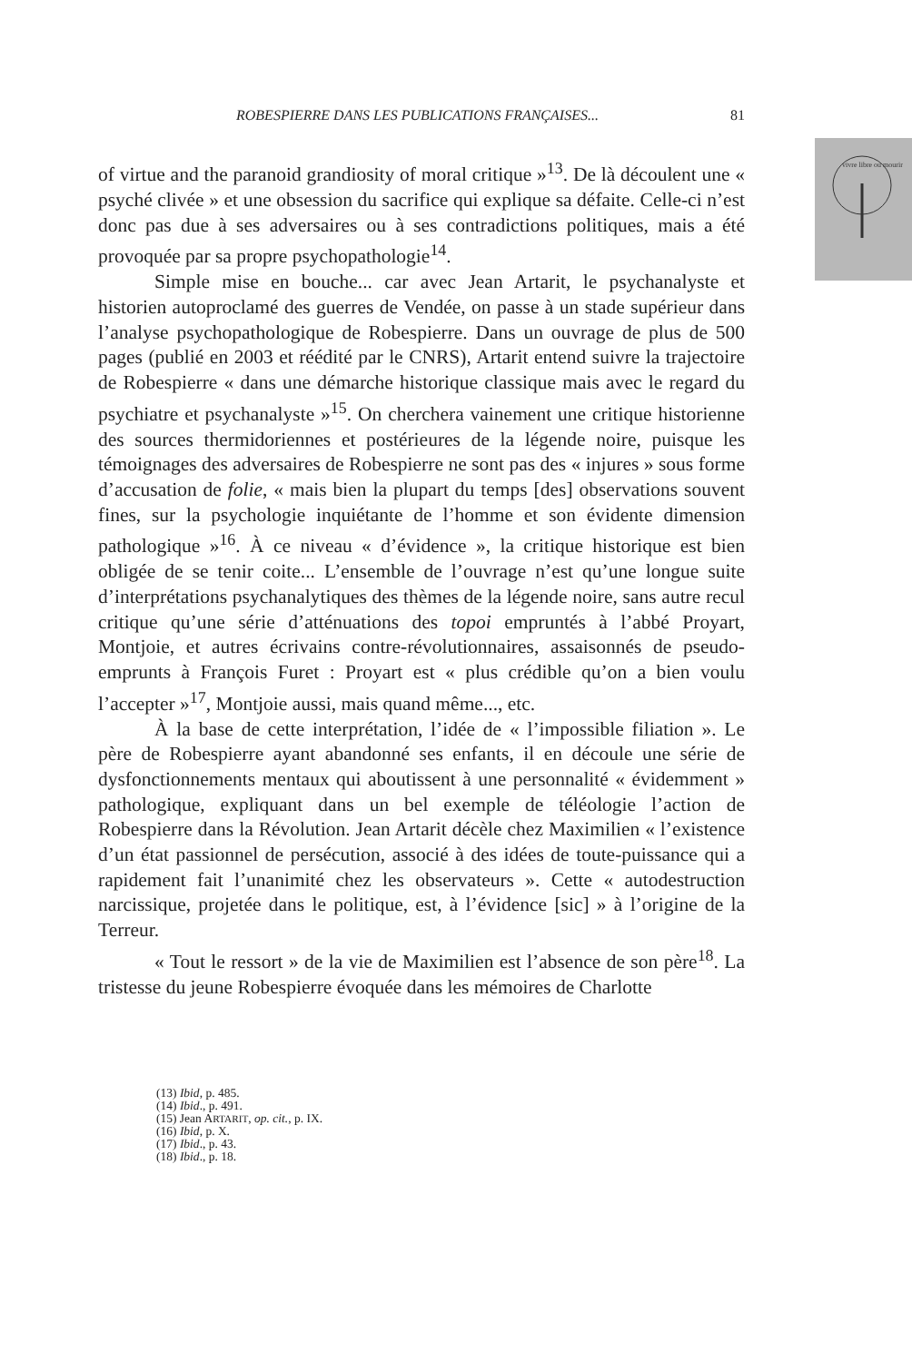vivre libre ou mourir
ROBESPIERRE DANS LES PUBLICATIONS FRANÇAISES... 81
of virtue and the paranoid grandiosity of moral critique »<sup>13</sup>. De là découlent une « psyché clivée » et une obsession du sacrifice qui explique sa défaite. Celle-ci n’est donc pas due à ses adversaires ou à ses contradictions politiques, mais a été provoquée par sa propre psychopathologie<sup>14</sup>.
Simple mise en bouche... car avec Jean Artarit, le psychanalyste et historien autoproclamé des guerres de Vendée, on passe à un stade supérieur dans l’analyse psychopathologique de Robespierre. Dans un ouvrage de plus de 500 pages (publié en 2003 et réédité par le CNRS), Artarit entend suivre la trajectoire de Robespierre « dans une démarche historique classique mais avec le regard du psychiatre et psychanalyste »<sup>15</sup>. On cherchera vainement une critique historienne des sources thermidoriennes et postérieures de la légende noire, puisque les témoignages des adversaires de Robespierre ne sont pas des « injures » sous forme d’accusation de folie, « mais bien la plupart du temps [des] observations souvent fines, sur la psychologie inquiétante de l’homme et son évidente dimension pathologique »<sup>16</sup>. À ce niveau « d’évidence », la critique historique est bien obligée de se tenir coite... L’ensemble de l’ouvrage n’est qu’une longue suite d’interprétations psychanalytiques des thèmes de la légende noire, sans autre recul critique qu’une série d’atténuations des topoi empruntés à l’abbé Proyart, Montjoie, et autres écrivains contre-révolutionnaires, assaisonnés de pseudo-emprunts à François Furet : Proyart est « plus crédible qu’on a bien voulu l’accepter »<sup>17</sup>, Montjoie aussi, mais quand même..., etc.
À la base de cette interprétation, l’idée de « l’impossible filiation ». Le père de Robespierre ayant abandonné ses enfants, il en découle une série de dysfonctionnements mentaux qui aboutissent à une personnalité « évidemment » pathologique, expliquant dans un bel exemple de téléologie l’action de Robespierre dans la Révolution. Jean Artarit décèle chez Maximilien « l’existence d’un état passionnel de persécution, associé à des idées de toute-puissance qui a rapidement fait l’unanimité chez les observateurs ». Cette « autodestruction narcissique, projetée dans le politique, est, à l’évidence [sic] » à l’origine de la Terreur.
« Tout le ressort » de la vie de Maximilien est l’absence de son père<sup>18</sup>. La tristesse du jeune Robespierre évoquée dans les mémoires de Charlotte
(13) Ibid, p. 485.
(14) Ibid., p. 491.
(15) Jean ARTARIT, op. cit., p. IX.
(16) Ibid, p. X.
(17) Ibid., p. 43.
(18) Ibid., p. 18.